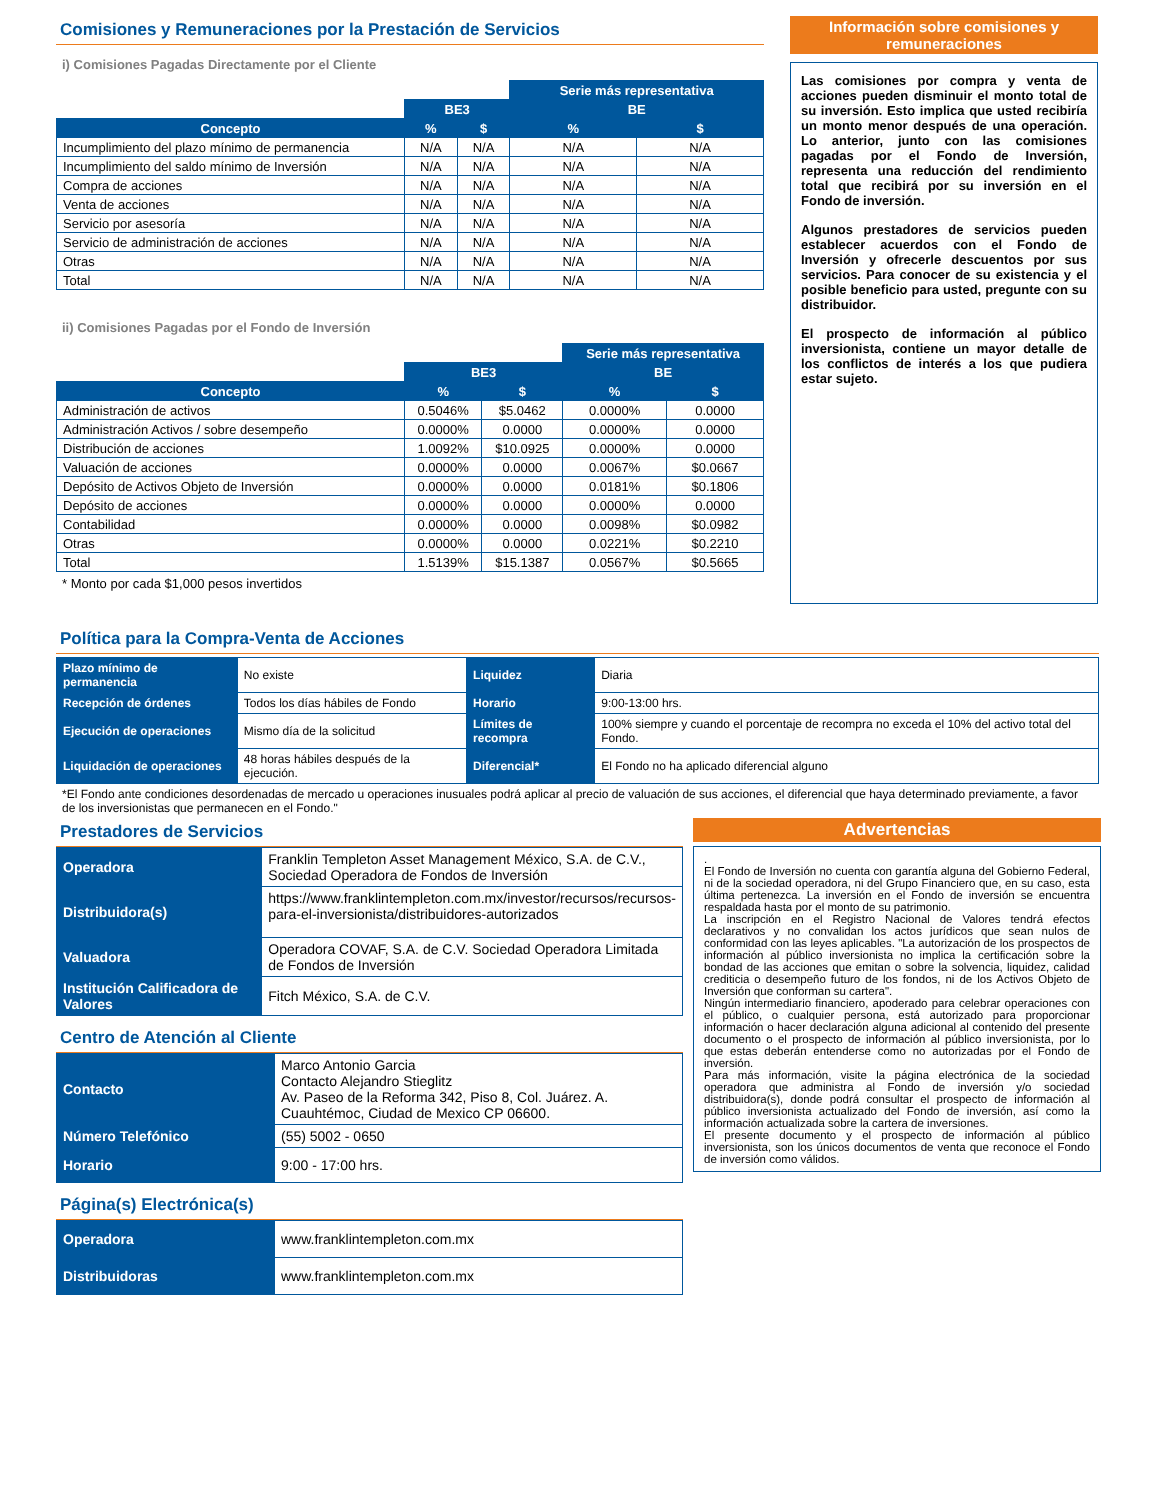Comisiones y Remuneraciones por la Prestación de Servicios
i) Comisiones Pagadas Directamente por el Cliente
| | | | Serie más representativa | |
| --- | --- | --- | --- | --- |
| | BE3 | | BE | |
| Concepto | % | $ | % | $ |
| Incumplimiento del plazo mínimo de permanencia | N/A | N/A | N/A | N/A |
| Incumplimiento del saldo mínimo de Inversión | N/A | N/A | N/A | N/A |
| Compra de acciones | N/A | N/A | N/A | N/A |
| Venta de acciones | N/A | N/A | N/A | N/A |
| Servicio por asesoría | N/A | N/A | N/A | N/A |
| Servicio de administración de acciones | N/A | N/A | N/A | N/A |
| Otras | N/A | N/A | N/A | N/A |
| Total | N/A | N/A | N/A | N/A |
ii) Comisiones Pagadas por el Fondo de Inversión
| | | | Serie más representativa | |
| --- | --- | --- | --- | --- |
| | BE3 | | BE | |
| Concepto | % | $ | % | $ |
| Administración de activos | 0.5046% | $5.0462 | 0.0000% | 0.0000 |
| Administración Activos / sobre desempeño | 0.0000% | 0.0000 | 0.0000% | 0.0000 |
| Distribución de acciones | 1.0092% | $10.0925 | 0.0000% | 0.0000 |
| Valuación de acciones | 0.0000% | 0.0000 | 0.0067% | $0.0667 |
| Depósito de Activos Objeto de Inversión | 0.0000% | 0.0000 | 0.0181% | $0.1806 |
| Depósito de acciones | 0.0000% | 0.0000 | 0.0000% | 0.0000 |
| Contabilidad | 0.0000% | 0.0000 | 0.0098% | $0.0982 |
| Otras | 0.0000% | 0.0000 | 0.0221% | $0.2210 |
| Total | 1.5139% | $15.1387 | 0.0567% | $0.5665 |
* Monto por cada $1,000 pesos invertidos
Información sobre comisiones y remuneraciones
Las comisiones por compra y venta de acciones pueden disminuir el monto total de su inversión. Esto implica que usted recibiría un monto menor después de una operación. Lo anterior, junto con las comisiones pagadas por el Fondo de Inversión, representa una reducción del rendimiento total que recibirá por su inversión en el Fondo de inversión.
Algunos prestadores de servicios pueden establecer acuerdos con el Fondo de Inversión y ofrecerle descuentos por sus servicios. Para conocer de su existencia y el posible beneficio para usted, pregunte con su distribuidor.
El prospecto de información al público inversionista, contiene un mayor detalle de los conflictos de interés a los que pudiera estar sujeto.
Política para la Compra-Venta de Acciones
| Plazo mínimo de permanencia | No existe | Liquidez | Diaria |
| Recepción de órdenes | Todos los días hábiles de Fondo | Horario | 9:00-13:00 hrs. |
| Ejecución de operaciones | Mismo día de la solicitud | Límites de recompra | 100% siempre y cuando el porcentaje de recompra no exceda el 10% del activo total del Fondo. |
| Liquidación de operaciones | 48 horas hábiles después de la ejecución. | Diferencial* | El Fondo no ha aplicado diferencial alguno |
*El Fondo ante condiciones desordenadas de mercado u operaciones inusuales podrá aplicar al precio de valuación de sus acciones, el diferencial que haya determinado previamente, a favor de los inversionistas que permanecen en el Fondo."
Prestadores de Servicios
| Operadora | Franklin Templeton Asset Management México, S.A. de C.V., Sociedad Operadora de Fondos de Inversión |
| Distribuidora(s) | https://www.franklintempleton.com.mx/investor/recursos/recursos-para-el-inversionista/distribuidores-autorizados |
| Valuadora | Operadora COVAF, S.A. de C.V. Sociedad Operadora Limitada de Fondos de Inversión |
| Institución Calificadora de Valores | Fitch México, S.A. de C.V. |
Centro de Atención al Cliente
| Contacto | Marco Antonio Garcia Contacto Alejandro Stieglitz Av. Paseo de la Reforma 342, Piso 8, Col. Juárez. A. Cuauhtémoc, Ciudad de Mexico CP 06600. |
| Número Telefónico | (55) 5002 - 0650 |
| Horario | 9:00 - 17:00 hrs. |
Página(s) Electrónica(s)
| Operadora | www.franklintempleton.com.mx |
| Distribuidoras | www.franklintempleton.com.mx |
Advertencias
.
El Fondo de Inversión no cuenta con garantía alguna del Gobierno Federal, ni de la sociedad operadora, ni del Grupo Financiero que, en su caso, esta última pertenezca. La inversión en el Fondo de inversión se encuentra respaldada hasta por el monto de su patrimonio.
La inscripción en el Registro Nacional de Valores tendrá efectos declarativos y no convalidan los actos jurídicos que sean nulos de conformidad con las leyes aplicables. "La autorización de los prospectos de información al público inversionista no implica la certificación sobre la bondad de las acciones que emitan o sobre la solvencia, liquidez, calidad crediticia o desempeño futuro de los fondos, ni de los Activos Objeto de Inversión que conforman su cartera".
Ningún intermediario financiero, apoderado para celebrar operaciones con el público, o cualquier persona, está autorizado para proporcionar información o hacer declaración alguna adicional al contenido del presente documento o el prospecto de información al público inversionista, por lo que estas deberán entenderse como no autorizadas por el Fondo de inversión.
Para más información, visite la página electrónica de la sociedad operadora que administra al Fondo de inversión y/o sociedad distribuidora(s), donde podrá consultar el prospecto de información al público inversionista actualizado del Fondo de inversión, así como la información actualizada sobre la cartera de inversiones.
El presente documento y el prospecto de información al público inversionista, son los únicos documentos de venta que reconoce el Fondo de inversión como válidos.